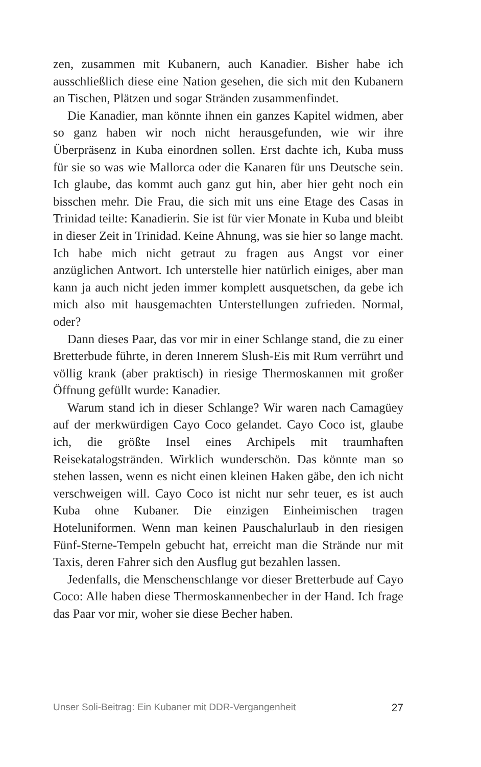zen, zusammen mit Kubanern, auch Kanadier. Bisher habe ich ausschließlich diese eine Nation gesehen, die sich mit den Kubanern an Tischen, Plätzen und sogar Stränden zusammenfindet.
Die Kanadier, man könnte ihnen ein ganzes Kapitel widmen, aber so ganz haben wir noch nicht herausgefunden, wie wir ihre Überpräsenz in Kuba einordnen sollen. Erst dachte ich, Kuba muss für sie so was wie Mallorca oder die Kanaren für uns Deutsche sein. Ich glaube, das kommt auch ganz gut hin, aber hier geht noch ein bisschen mehr. Die Frau, die sich mit uns eine Etage des Casas in Trinidad teilte: Kanadierin. Sie ist für vier Monate in Kuba und bleibt in dieser Zeit in Trinidad. Keine Ahnung, was sie hier so lange macht. Ich habe mich nicht getraut zu fragen aus Angst vor einer anzüglichen Antwort. Ich unterstelle hier natürlich einiges, aber man kann ja auch nicht jeden immer komplett ausquetschen, da gebe ich mich also mit hausgemachten Unterstellungen zufrieden. Normal, oder?
Dann dieses Paar, das vor mir in einer Schlange stand, die zu einer Bretterbude führte, in deren Innerem Slush-Eis mit Rum verrührt und völlig krank (aber praktisch) in riesige Thermoskannen mit großer Öffnung gefüllt wurde: Kanadier.
Warum stand ich in dieser Schlange? Wir waren nach Camagüey auf der merkwürdigen Cayo Coco gelandet. Cayo Coco ist, glaube ich, die größte Insel eines Archipels mit traumhaften Reisekatalogstränden. Wirklich wunderschön. Das könnte man so stehen lassen, wenn es nicht einen kleinen Haken gäbe, den ich nicht verschweigen will. Cayo Coco ist nicht nur sehr teuer, es ist auch Kuba ohne Kubaner. Die einzigen Einheimischen tragen Hoteluniformen. Wenn man keinen Pauschalurlaub in den riesigen Fünf-Sterne-Tempeln gebucht hat, erreicht man die Strände nur mit Taxis, deren Fahrer sich den Ausflug gut bezahlen lassen.
Jedenfalls, die Menschenschlange vor dieser Bretterbude auf Cayo Coco: Alle haben diese Thermoskannenbecher in der Hand. Ich frage das Paar vor mir, woher sie diese Becher haben.
Unser Soli-Beitrag: Ein Kubaner mit DDR-Vergangenheit 27